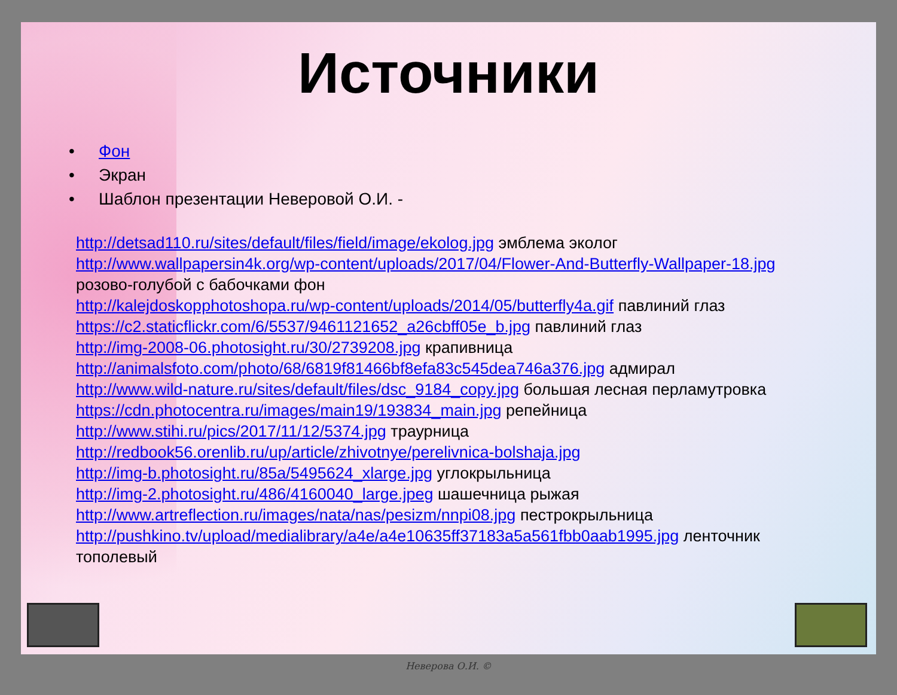Источники
• Фон
• Экран
• Шаблон презентации Неверовой О.И. -
http://detsad110.ru/sites/default/files/field/image/ekolog.jpg эмблема эколог
http://www.wallpapersin4k.org/wp-content/uploads/2017/04/Flower-And-Butterfly-Wallpaper-18.jpg
розово-голубой с бабочками фон
http://kalejdoskopphotoshopa.ru/wp-content/uploads/2014/05/butterfly4a.gif павлиний глаз
https://c2.staticflickr.com/6/5537/9461121652_a26cbff05e_b.jpg павлиний глаз
http://img-2008-06.photosight.ru/30/2739208.jpg крапивница
http://animalsfoto.com/photo/68/6819f81466bf8efa83c545dea746a376.jpg адмирал
http://www.wild-nature.ru/sites/default/files/dsc_9184_copy.jpg большая лесная перламутровка
https://cdn.photocentra.ru/images/main19/193834_main.jpg репейница
http://www.stihi.ru/pics/2017/11/12/5374.jpg траурница
http://redbook56.orenlib.ru/up/article/zhivotnye/perelivnica-bolshaja.jpg
http://img-b.photosight.ru/85a/5495624_xlarge.jpg углокрыльница
http://img-2.photosight.ru/486/4160040_large.jpeg шашечница рыжая
http://www.artreflection.ru/images/nata/nas/pesizm/nnpi08.jpg пестрокрыльница
http://pushkino.tv/upload/medialibrary/a4e/a4e10635ff37183a5a561fbb0aab1995.jpg ленточник
тополевый
Неверова О.И. ©